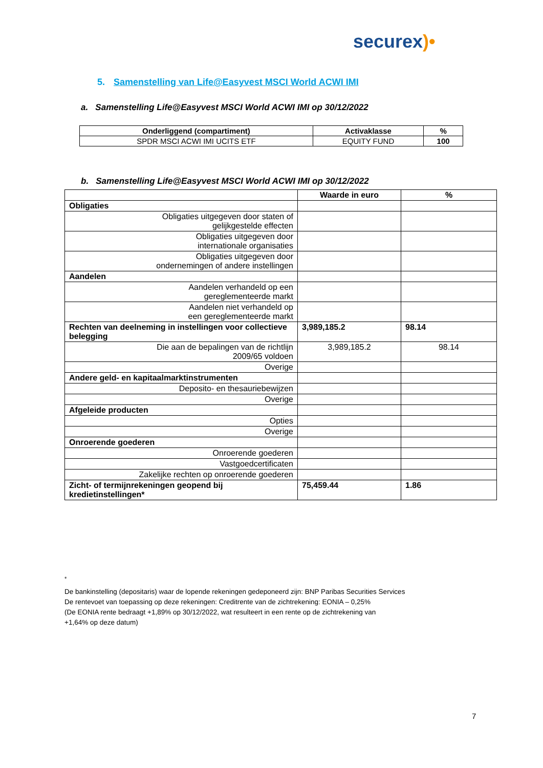securex)•
5. Samenstelling van Life@Easyvest MSCI World ACWI IMI
a. Samenstelling Life@Easyvest MSCI World ACWI IMI op 30/12/2022
| Onderliggend (compartiment) | Activaklasse | % |
| --- | --- | --- |
| SPDR MSCI ACWI IMI UCITS ETF | EQUITY FUND | 100 |
b. Samenstelling Life@Easyvest MSCI World ACWI IMI op 30/12/2022
| | Waarde in euro | % |
| Obligaties | | |
| Obligaties uitgegeven door staten of gelijkgestelde effecten | | |
| Obligaties uitgegeven door internationale organisaties | | |
| Obligaties uitgegeven door ondernemingen of andere instellingen | | |
| Aandelen | | |
| Aandelen verhandeld op een gereglementeerde markt | | |
| Aandelen niet verhandeld op een gereglementeerde markt | | |
| Rechten van deelneming in instellingen voor collectieve belegging | 3,989,185.2 | 98.14 |
| Die aan de bepalingen van de richtlijn 2009/65 voldoen | 3,989,185.2 | 98.14 |
| Overige | | |
| Andere geld- en kapitaalmarktinstrumenten | | |
| Deposito- en thesauriebewijzen | | |
| Overige | | |
| Afgeleide producten | | |
| Opties | | |
| Overige | | |
| Onroerende goederen | | |
| Onroerende goederen | | |
| Vastgoedcertificaten | | |
| Zakelijke rechten op onroerende goederen | | |
| Zicht- of termijnrekeningen geopend bij kredietinstellingen* | 75,459.44 | 1.86 |
<sup>*</sup>
De bankinstelling (depositaris) waar de lopende rekeningen gedeponeerd zijn: BNP Paribas Securities Services
De rentevoet van toepassing op deze rekeningen: Creditrente van de zichtrekening: EONIA – 0,25%
(De EONIA rente bedraagt +1,89% op 30/12/2022, wat resulteert in een rente op de zichtrekening van
+1,64% op deze datum)
7